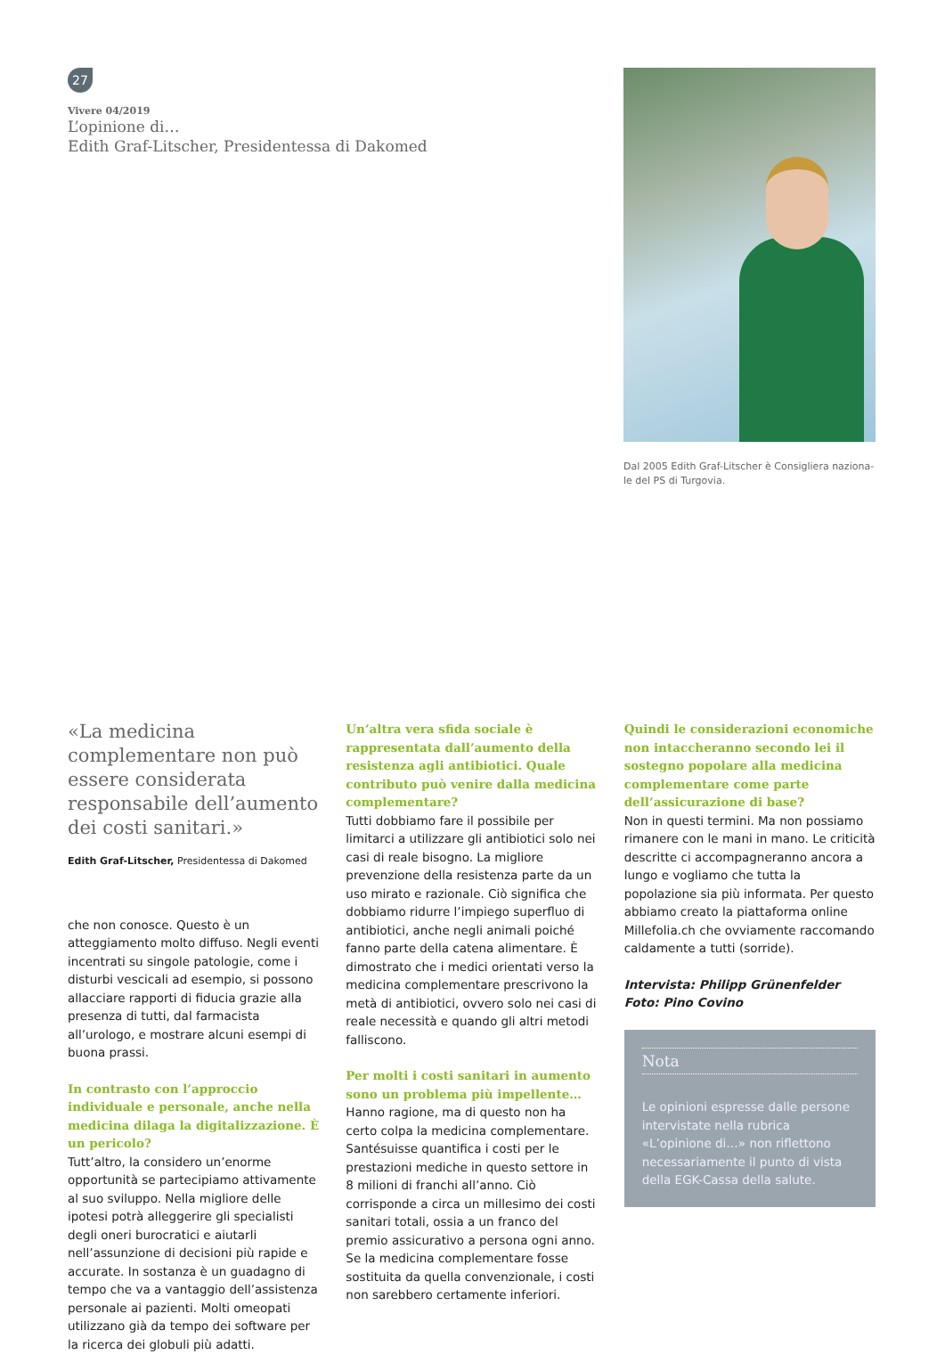27
Vivere 04/2019
L’opinione di…
Edith Graf-Litscher, Presidentessa di Dakomed
Dal 2005 Edith Graf-Litscher è Consigliera naziona-le del PS di Turgovia.
«La medicina complementare non può essere considerata responsabile dell’aumento dei costi sanitari.»
Edith Graf-Litscher, Presidentessa di Dakomed
che non conosce. Questo è un atteggiamento molto diffuso. Negli eventi incentrati su singole patologie, come i disturbi vescicali ad esempio, si possono allacciare rapporti di fiducia grazie alla presenza di tutti, dal farmacista all’urologo, e mostrare alcuni esempi di buona prassi.
In contrasto con l’approccio individuale e personale, anche nella medicina dilaga la digitalizzazione. È un pericolo?
Tutt’altro, la considero un’enorme opportunità se partecipiamo attivamente al suo sviluppo. Nella migliore delle ipotesi potrà alleggerire gli specialisti degli oneri burocratici e aiutarli nell’assunzione di decisioni più rapide e accurate. In sostanza è un guadagno di tempo che va a vantaggio dell’assistenza personale ai pazienti. Molti omeopati utilizzano già da tempo dei software per la ricerca dei globuli più adatti.
Un’altra vera sfida sociale è rappresentata dall’aumento della resistenza agli antibiotici. Quale contributo può venire dalla medicina complementare?
Tutti dobbiamo fare il possibile per limitarci a utilizzare gli antibiotici solo nei casi di reale bisogno. La migliore prevenzione della resistenza parte da un uso mirato e razionale. Ciò significa che dobbiamo ridurre l’impiego superfluo di antibiotici, anche negli animali poiché fanno parte della catena alimentare. È dimostrato che i medici orientati verso la medicina complementare prescrivono la metà di antibiotici, ovvero solo nei casi di reale necessità e quando gli altri metodi falliscono.
Per molti i costi sanitari in aumento sono un problema più impellente…
Hanno ragione, ma di questo non ha certo colpa la medicina complementare. Santésuisse quantifica i costi per le prestazioni mediche in questo settore in 8 milioni di franchi all’anno. Ciò corrisponde a circa un millesimo dei costi sanitari totali, ossia a un franco del premio assicurativo a persona ogni anno. Se la medicina complementare fosse sostituita da quella convenzionale, i costi non sarebbero certamente inferiori.
Quindi le considerazioni economiche non intaccheranno secondo lei il sostegno popolare alla medicina complementare come parte dell’assicurazione di base?
Non in questi termini. Ma non possiamo rimanere con le mani in mano. Le criticità descritte ci accompagneranno ancora a lungo e vogliamo che tutta la popolazione sia più informata. Per questo abbiamo creato la piattaforma online Millefolia.ch che ovviamente raccomando caldamente a tutti (sorride).
Intervista: Philipp Grünenfelder
Foto: Pino Covino
Nota
Le opinioni espresse dalle persone intervistate nella rubrica «L’opinione di…» non riflettono necessariamente il punto di vista della EGK-Cassa della salute.